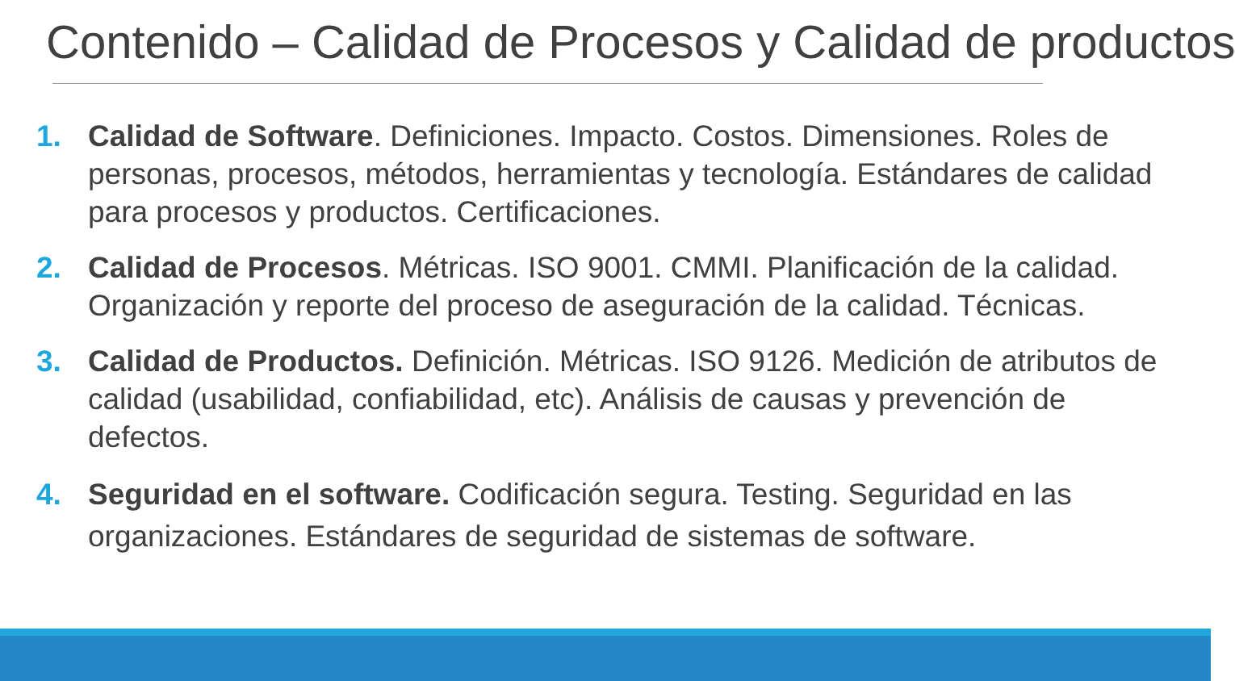Contenido – Calidad de Procesos y Calidad de productos
1. Calidad de Software. Definiciones. Impacto. Costos. Dimensiones. Roles de personas, procesos, métodos, herramientas y tecnología. Estándares de calidad para procesos y productos. Certificaciones.
2. Calidad de Procesos. Métricas. ISO 9001. CMMI. Planificación de la calidad. Organización y reporte del proceso de aseguración de la calidad. Técnicas.
3. Calidad de Productos. Definición. Métricas. ISO 9126. Medición de atributos de calidad (usabilidad, confiabilidad, etc). Análisis de causas y prevención de defectos.
4. Seguridad en el software. Codificación segura. Testing. Seguridad en las organizaciones. Estándares de seguridad de sistemas de software.